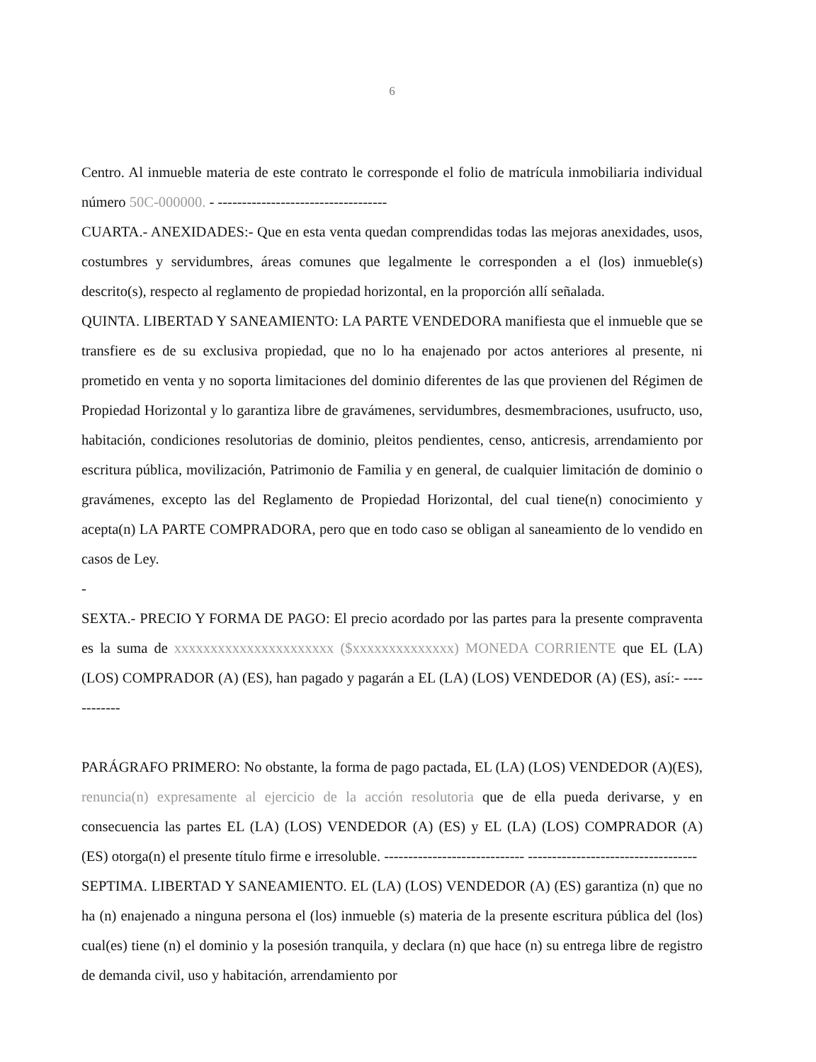6
Centro. Al inmueble materia de este contrato le corresponde el folio de matrícula inmobiliaria individual número 50C-000000. - -----------------------------------
CUARTA.- ANEXIDADES:- Que en esta venta quedan comprendidas todas las mejoras anexidades, usos, costumbres y servidumbres, áreas comunes que legalmente le corresponden a el (los) inmueble(s) descrito(s), respecto al reglamento de propiedad horizontal, en la proporción allí señalada.
QUINTA. LIBERTAD Y SANEAMIENTO: LA PARTE VENDEDORA manifiesta que el inmueble que se transfiere es de su exclusiva propiedad, que no lo ha enajenado por actos anteriores al presente, ni prometido en venta y no soporta limitaciones del dominio diferentes de las que provienen del Régimen de Propiedad Horizontal y lo garantiza libre de gravámenes, servidumbres, desmembraciones, usufructo, uso, habitación, condiciones resolutorias de dominio, pleitos pendientes, censo, anticresis, arrendamiento por escritura pública, movilización, Patrimonio de Familia y en general, de cualquier limitación de dominio o gravámenes, excepto las del Reglamento de Propiedad Horizontal, del cual tiene(n) conocimiento y acepta(n) LA PARTE COMPRADORA, pero que en todo caso se obligan al saneamiento de lo vendido en casos de Ley.
-
SEXTA.- PRECIO Y FORMA DE PAGO: El precio acordado por las partes para la presente compraventa es la suma de xxxxxxxxxxxxxxxxxxxxxx ($xxxxxxxxxxxxxx) MONEDA CORRIENTE que EL (LA) (LOS) COMPRADOR (A) (ES), han pagado y pagarán a EL (LA) (LOS) VENDEDOR (A) (ES), así:- ------------
PARÁGRAFO PRIMERO: No obstante, la forma de pago pactada, EL (LA) (LOS) VENDEDOR (A)(ES), renuncia(n) expresamente al ejercicio de la acción resolutoria que de ella pueda derivarse, y en consecuencia las partes EL (LA) (LOS) VENDEDOR (A) (ES) y EL (LA) (LOS) COMPRADOR (A) (ES) otorga(n) el presente título firme e irresoluble. ----------------------------- -----------------------------------
SEPTIMA. LIBERTAD Y SANEAMIENTO. EL (LA) (LOS) VENDEDOR (A) (ES) garantiza (n) que no ha (n) enajenado a ninguna persona el (los) inmueble (s) materia de la presente escritura pública del (los) cual(es) tiene (n) el dominio y la posesión tranquila, y declara (n) que hace (n) su entrega libre de registro de demanda civil, uso y habitación, arrendamiento por